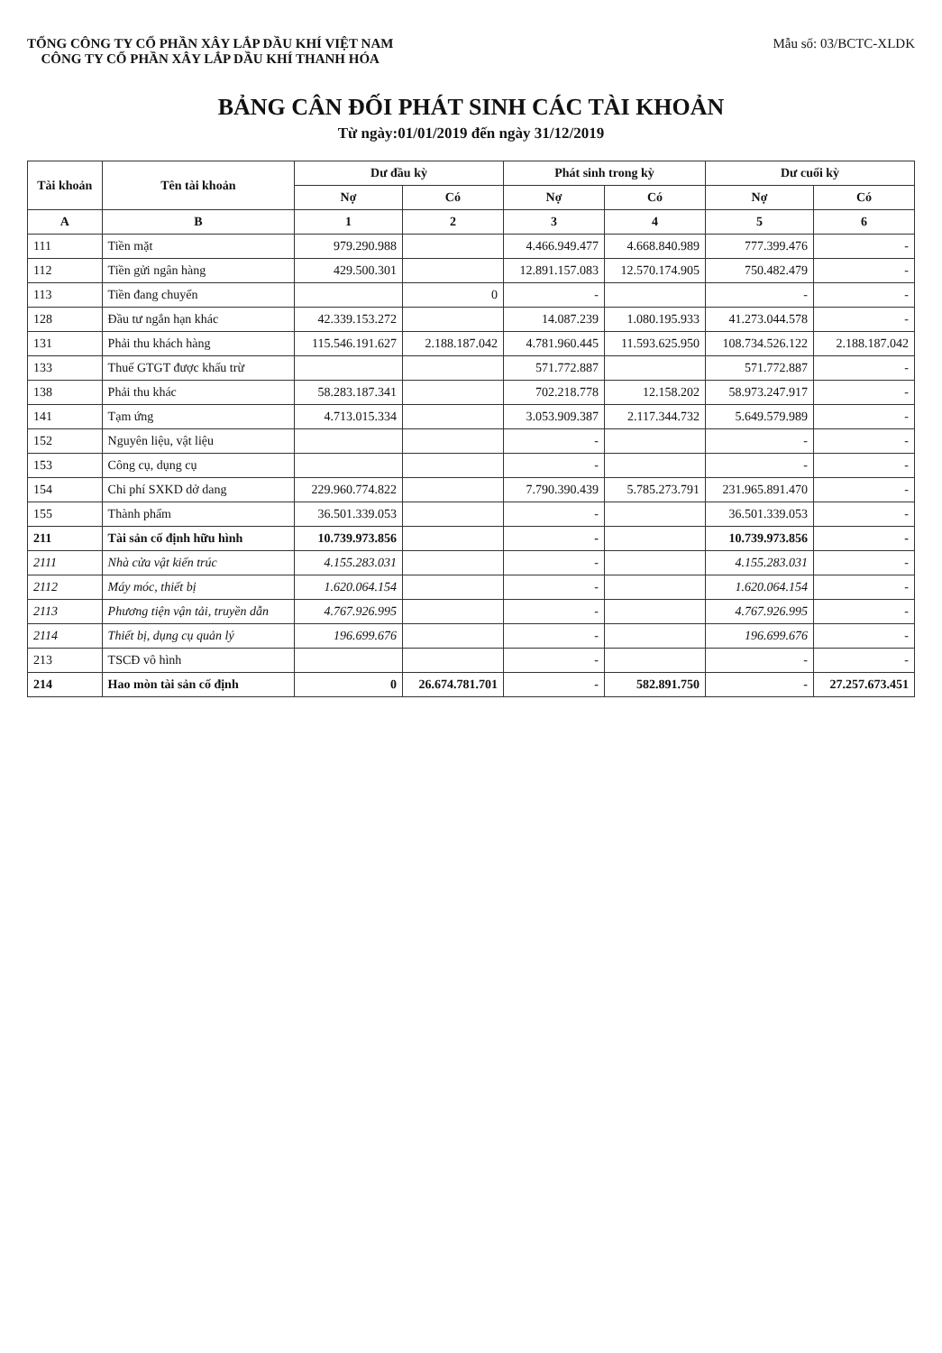TỔNG CÔNG TY CỔ PHẦN XÂY LẮP DẦU KHÍ VIỆT NAM
CÔNG TY CỔ PHẦN XÂY LẮP DẦU KHÍ THANH HÓA
Mẫu số: 03/BCTC-XLDK
BẢNG CÂN ĐỐI PHÁT SINH CÁC TÀI KHOẢN
Từ ngày:01/01/2019 đến ngày 31/12/2019
| Tài khoản | Tên tài khoản | Dư đầu kỳ | | Phát sinh trong kỳ | | Dư cuối kỳ | |
| --- | --- | --- | --- | --- | --- | --- | --- |
| | | Nợ | Có | Nợ | Có | Nợ | Có |
| A | B | 1 | 2 | 3 | 4 | 5 | 6 |
| 111 | Tiền mặt | 979.290.988 | | 4.466.949.477 | 4.668.840.989 | 777.399.476 | - |
| 112 | Tiền gửi ngân hàng | 429.500.301 | | 12.891.157.083 | 12.570.174.905 | 750.482.479 | - |
| 113 | Tiền đang chuyển | | 0 | - | | - | - |
| 128 | Đầu tư ngắn hạn khác | 42.339.153.272 | | 14.087.239 | 1.080.195.933 | 41.273.044.578 | - |
| 131 | Phải thu khách hàng | 115.546.191.627 | 2.188.187.042 | 4.781.960.445 | 11.593.625.950 | 108.734.526.122 | 2.188.187.042 |
| 133 | Thuế GTGT được khấu trừ | | | 571.772.887 | | 571.772.887 | - |
| 138 | Phải thu khác | 58.283.187.341 | | 702.218.778 | 12.158.202 | 58.973.247.917 | - |
| 141 | Tạm ứng | 4.713.015.334 | | 3.053.909.387 | 2.117.344.732 | 5.649.579.989 | - |
| 152 | Nguyên liệu, vật liệu | | | - | | - | - |
| 153 | Công cụ, dụng cụ | | | - | | - | - |
| 154 | Chi phí SXKD dở dang | 229.960.774.822 | | 7.790.390.439 | 5.785.273.791 | 231.965.891.470 | - |
| 155 | Thành phẩm | 36.501.339.053 | | - | | 36.501.339.053 | - |
| 211 | Tài sản cố định hữu hình | 10.739.973.856 | | - | | 10.739.973.856 | - |
| 2111 | Nhà cửa vật kiến trúc | 4.155.283.031 | | - | | 4.155.283.031 | - |
| 2112 | Máy móc, thiết bị | 1.620.064.154 | | - | | 1.620.064.154 | - |
| 2113 | Phương tiện vận tải, truyền dẫn | 4.767.926.995 | | - | | 4.767.926.995 | - |
| 2114 | Thiết bị, dụng cụ quản lý | 196.699.676 | | - | | 196.699.676 | - |
| 213 | TSCĐ vô hình | | | - | | - | - |
| 214 | Hao mòn tài sản cố định | 0 | 26.674.781.701 | - | 582.891.750 | - | 27.257.673.451 |